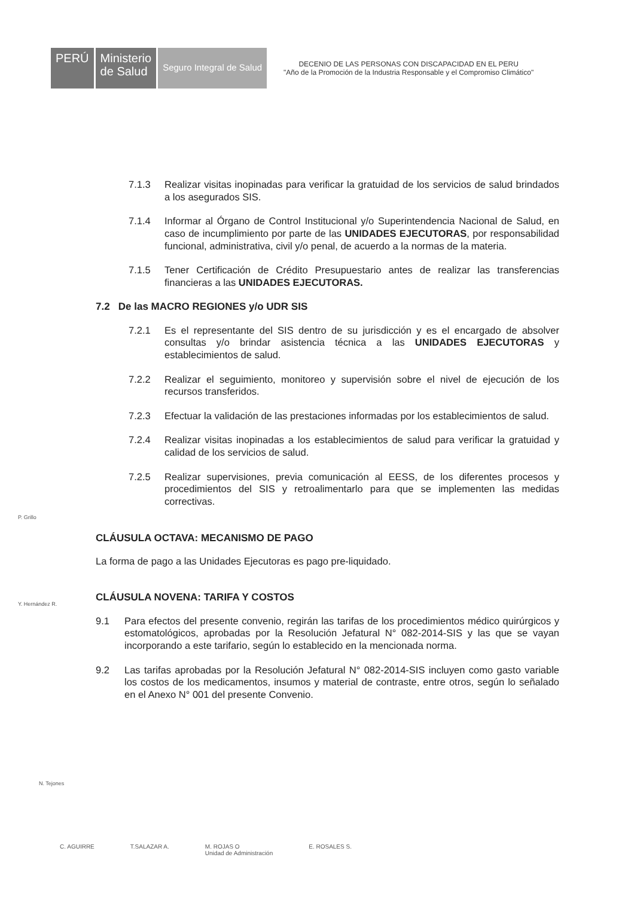PERÚ Ministerio
de Salud
Seguro Integral de Salud
DECENIO DE LAS PERSONAS CON DISCAPACIDAD EN EL PERU
"Año de la Promoción de la Industria Responsable y el Compromiso Climático"
7.1.3 Realizar visitas inopinadas para verificar la gratuidad de los servicios de salud brindados a los asegurados SIS.
7.1.4 Informar al Órgano de Control Institucional y/o Superintendencia Nacional de Salud, en caso de incumplimiento por parte de las UNIDADES EJECUTORAS, por responsabilidad funcional, administrativa, civil y/o penal, de acuerdo a la normas de la materia.
7.1.5 Tener Certificación de Crédito Presupuestario antes de realizar las transferencias financieras a las UNIDADES EJECUTORAS.
7.2 De las MACRO REGIONES y/o UDR SIS
7.2.1 Es el representante del SIS dentro de su jurisdicción y es el encargado de absolver consultas y/o brindar asistencia técnica a las UNIDADES EJECUTORAS y establecimientos de salud.
7.2.2 Realizar el seguimiento, monitoreo y supervisión sobre el nivel de ejecución de los recursos transferidos.
7.2.3 Efectuar la validación de las prestaciones informadas por los establecimientos de salud.
7.2.4 Realizar visitas inopinadas a los establecimientos de salud para verificar la gratuidad y calidad de los servicios de salud.
7.2.5 Realizar supervisiones, previa comunicación al EESS, de los diferentes procesos y procedimientos del SIS y retroalimentarlo para que se implementen las medidas correctivas.
CLÁUSULA OCTAVA: MECANISMO DE PAGO
La forma de pago a las Unidades Ejecutoras es pago pre-liquidado.
CLÁUSULA NOVENA: TARIFA Y COSTOS
9.1 Para efectos del presente convenio, regirán las tarifas de los procedimientos médico quirúrgicos y estomatológicos, aprobadas por la Resolución Jefatural N° 082-2014-SIS y las que se vayan incorporando a este tarifario, según lo establecido en la mencionada norma.
9.2 Las tarifas aprobadas por la Resolución Jefatural N° 082-2014-SIS incluyen como gasto variable los costos de los medicamentos, insumos y material de contraste, entre otros, según lo señalado en el Anexo N° 001 del presente Convenio.
P. Grillo
Y. Hernández R.
N. Tejones
C. AGUIRRE T.SALAZAR A. M. ROJAS O
Unidad de Administración E. ROSALES S.